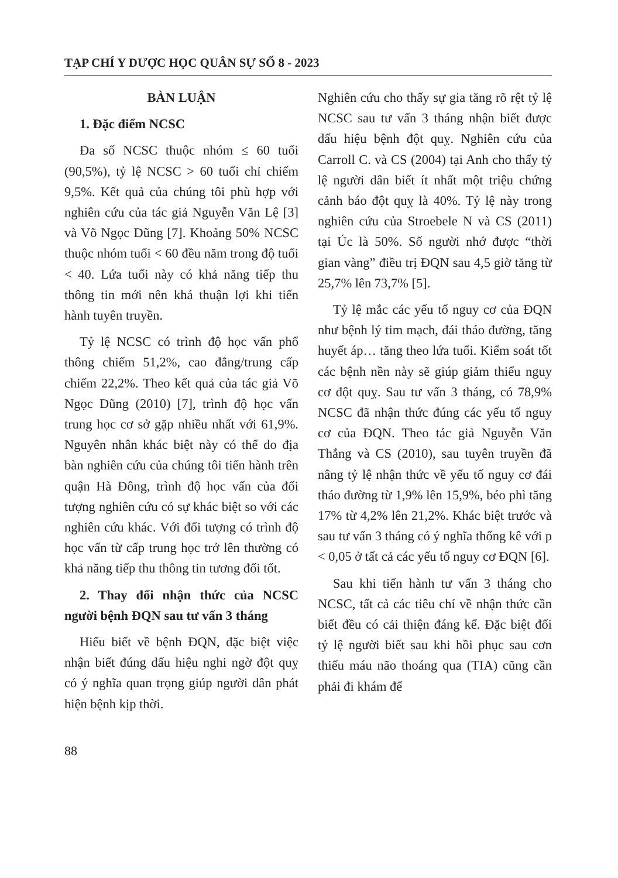TẠP CHÍ Y DƯỢC HỌC QUÂN SỰ SỐ 8 - 2023
BÀN LUẬN
1. Đặc điểm NCSC
Đa số NCSC thuộc nhóm ≤ 60 tuổi (90,5%), tỷ lệ NCSC > 60 tuổi chỉ chiếm 9,5%. Kết quả của chúng tôi phù hợp với nghiên cứu của tác giả Nguyễn Văn Lệ [3] và Võ Ngọc Dũng [7]. Khoảng 50% NCSC thuộc nhóm tuổi < 60 đều năm trong độ tuổi < 40. Lứa tuổi này có khả năng tiếp thu thông tin mới nên khá thuận lợi khi tiến hành tuyên truyền.
Tỷ lệ NCSC có trình độ học vấn phổ thông chiếm 51,2%, cao đẳng/trung cấp chiếm 22,2%. Theo kết quả của tác giả Võ Ngọc Dũng (2010) [7], trình độ học vấn trung học cơ sở gặp nhiều nhất với 61,9%. Nguyên nhân khác biệt này có thể do địa bàn nghiên cứu của chúng tôi tiến hành trên quận Hà Đông, trình độ học vấn của đối tượng nghiên cứu có sự khác biệt so với các nghiên cứu khác. Với đối tượng có trình độ học vấn từ cấp trung học trở lên thường có khả năng tiếp thu thông tin tương đối tốt.
2. Thay đổi nhận thức của NCSC người bệnh ĐQN sau tư vấn 3 tháng
Hiểu biết về bệnh ĐQN, đặc biệt việc nhận biết đúng dấu hiệu nghi ngờ đột quỵ có ý nghĩa quan trọng giúp người dân phát hiện bệnh kịp thời.
Nghiên cứu cho thấy sự gia tăng rõ rệt tỷ lệ NCSC sau tư vấn 3 tháng nhận biết được dấu hiệu bệnh đột quỵ. Nghiên cứu của Carroll C. và CS (2004) tại Anh cho thấy tỷ lệ người dân biết ít nhất một triệu chứng cảnh báo đột quỵ là 40%. Tỷ lệ này trong nghiên cứu của Stroebele N và CS (2011) tại Úc là 50%. Số người nhớ được “thời gian vàng” điều trị ĐQN sau 4,5 giờ tăng từ 25,7% lên 73,7% [5].
Tỷ lệ mắc các yếu tố nguy cơ của ĐQN như bệnh lý tim mạch, đái tháo đường, tăng huyết áp… tăng theo lứa tuổi. Kiểm soát tốt các bệnh nền này sẽ giúp giảm thiểu nguy cơ đột quỵ. Sau tư vấn 3 tháng, có 78,9% NCSC đã nhận thức đúng các yếu tố nguy cơ của ĐQN. Theo tác giả Nguyễn Văn Thắng và CS (2010), sau tuyên truyền đã nâng tỷ lệ nhận thức về yếu tố nguy cơ đái tháo đường từ 1,9% lên 15,9%, béo phì tăng 17% từ 4,2% lên 21,2%. Khác biệt trước và sau tư vấn 3 tháng có ý nghĩa thống kê với p < 0,05 ở tất cả các yếu tố nguy cơ ĐQN [6].
Sau khi tiến hành tư vấn 3 tháng cho NCSC, tất cả các tiêu chí về nhận thức cần biết đều có cải thiện đáng kể. Đặc biệt đối tỷ lệ người biết sau khi hồi phục sau cơn thiếu máu não thoáng qua (TIA) cũng cần phải đi khám để
88